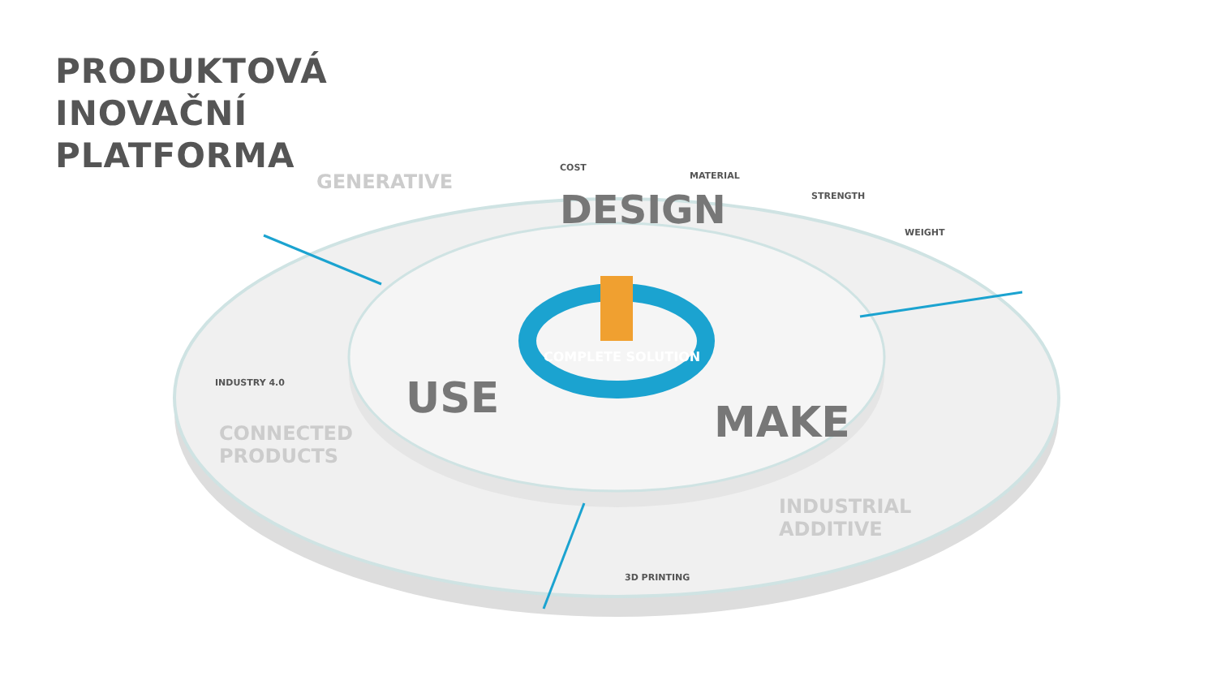PRODUKTOVÁ
INOVAČNÍ
PLATFORMA
F
DESIGN
USE MAKE
COMPLETE SOLUTION
GENERATIVE
COST
MATERIAL
STRENGTH
WEIGHT
INDUSTRY 4.0
CONNECTED
PRODUCTS
3D PRINTING
INDUSTRIAL
ADDITIVE